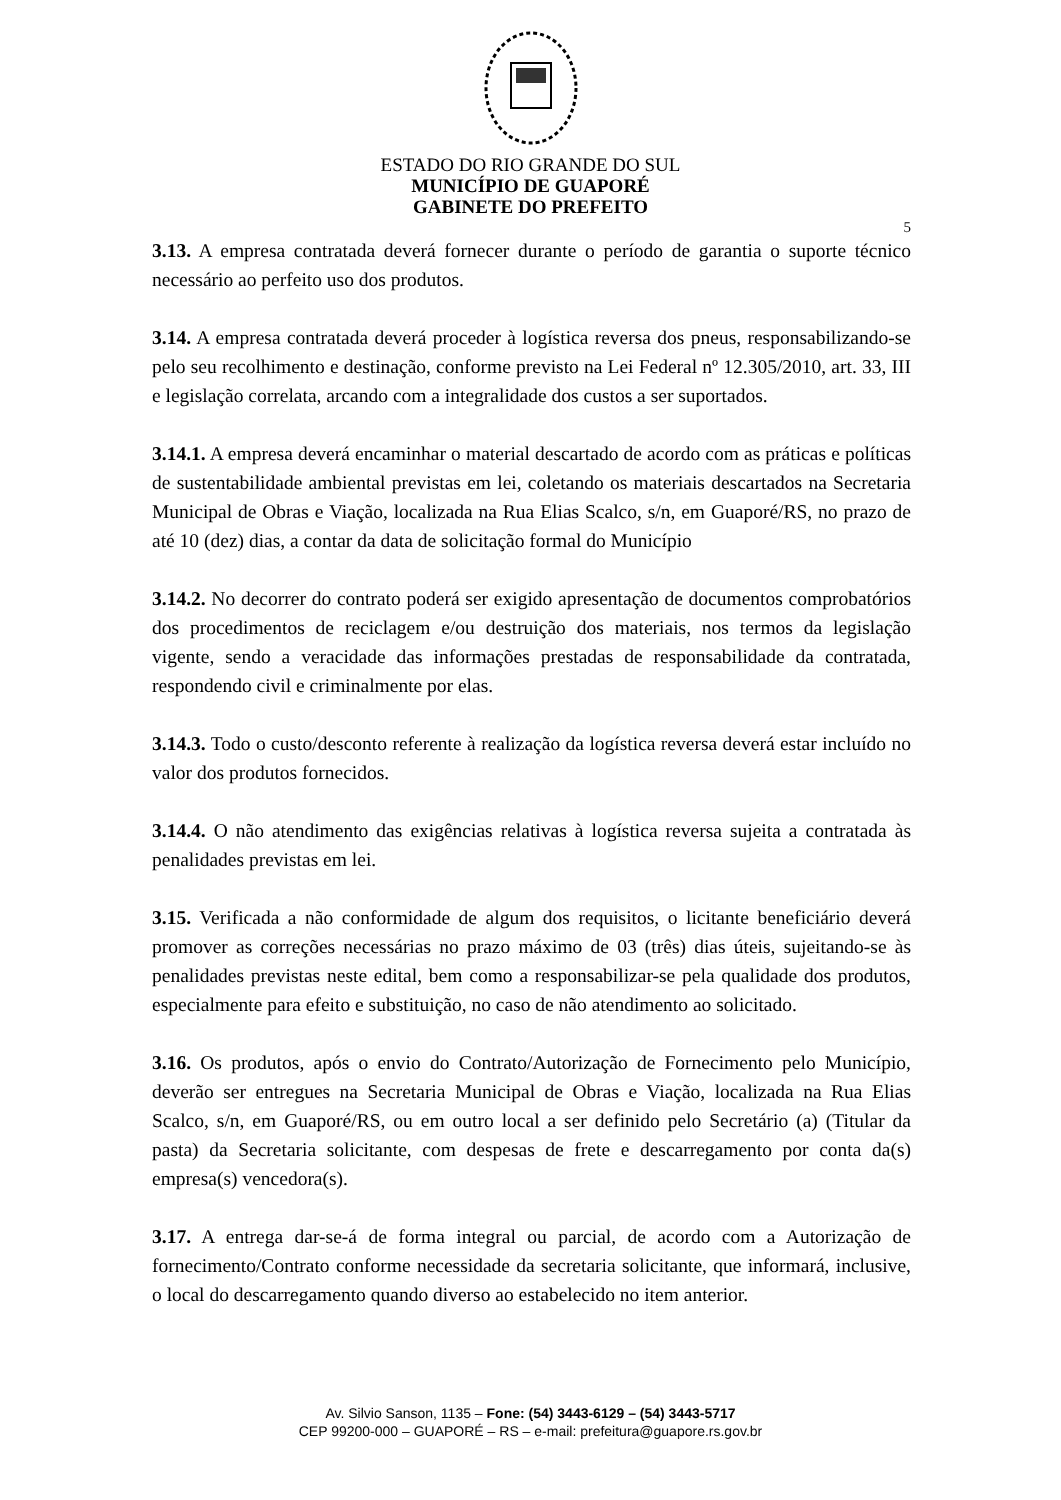ESTADO DO RIO GRANDE DO SUL
MUNICÍPIO DE GUAPORÉ
GABINETE DO PREFEITO
5
3.13. A empresa contratada deverá fornecer durante o período de garantia o suporte técnico necessário ao perfeito uso dos produtos.
3.14. A empresa contratada deverá proceder à logística reversa dos pneus, responsabilizando-se pelo seu recolhimento e destinação, conforme previsto na Lei Federal nº 12.305/2010, art. 33, III e legislação correlata, arcando com a integralidade dos custos a ser suportados.
3.14.1. A empresa deverá encaminhar o material descartado de acordo com as práticas e políticas de sustentabilidade ambiental previstas em lei, coletando os materiais descartados na Secretaria Municipal de Obras e Viação, localizada na Rua Elias Scalco, s/n, em Guaporé/RS, no prazo de até 10 (dez) dias, a contar da data de solicitação formal do Município
3.14.2. No decorrer do contrato poderá ser exigido apresentação de documentos comprobatórios dos procedimentos de reciclagem e/ou destruição dos materiais, nos termos da legislação vigente, sendo a veracidade das informações prestadas de responsabilidade da contratada, respondendo civil e criminalmente por elas.
3.14.3. Todo o custo/desconto referente à realização da logística reversa deverá estar incluído no valor dos produtos fornecidos.
3.14.4. O não atendimento das exigências relativas à logística reversa sujeita a contratada às penalidades previstas em lei.
3.15. Verificada a não conformidade de algum dos requisitos, o licitante beneficiário deverá promover as correções necessárias no prazo máximo de 03 (três) dias úteis, sujeitando-se às penalidades previstas neste edital, bem como a responsabilizar-se pela qualidade dos produtos, especialmente para efeito e substituição, no caso de não atendimento ao solicitado.
3.16. Os produtos, após o envio do Contrato/Autorização de Fornecimento pelo Município, deverão ser entregues na Secretaria Municipal de Obras e Viação, localizada na Rua Elias Scalco, s/n, em Guaporé/RS, ou em outro local a ser definido pelo Secretário (a) (Titular da pasta) da Secretaria solicitante, com despesas de frete e descarregamento por conta da(s) empresa(s) vencedora(s).
3.17. A entrega dar-se-á de forma integral ou parcial, de acordo com a Autorização de fornecimento/Contrato conforme necessidade da secretaria solicitante, que informará, inclusive, o local do descarregamento quando diverso ao estabelecido no item anterior.
Av. Silvio Sanson, 1135 – Fone: (54) 3443-6129 – (54) 3443-5717
CEP 99200-000 – GUAPORÉ – RS – e-mail: prefeitura@guapore.rs.gov.br